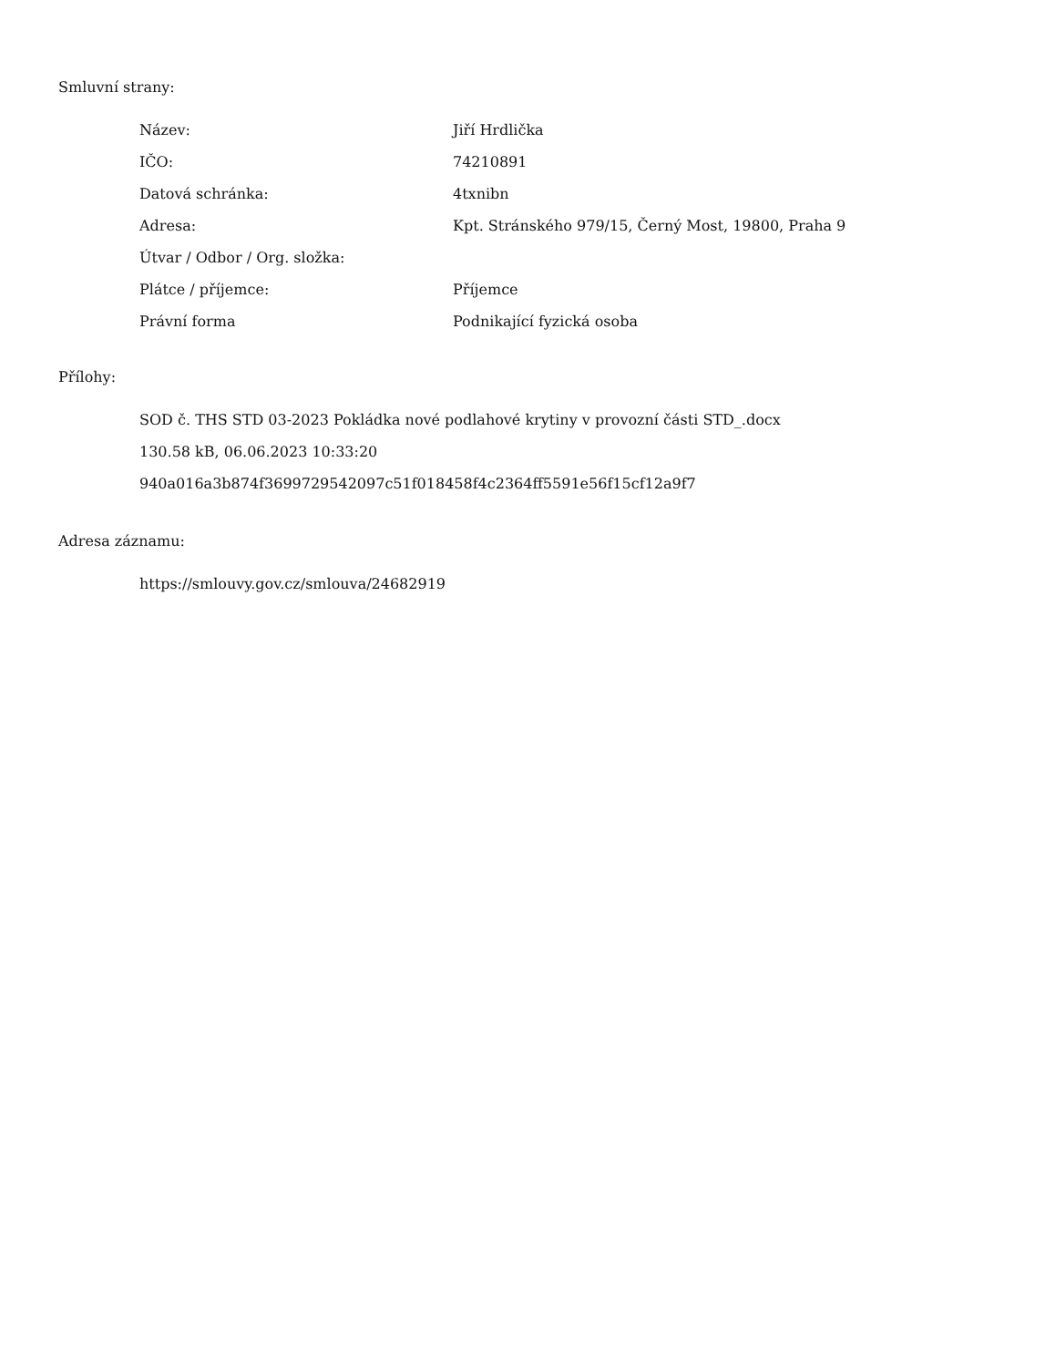Smluvní strany:
| Název: | Jiří Hrdlička |
| IČO: | 74210891 |
| Datová schránka: | 4txnibn |
| Adresa: | Kpt. Stránského 979/15, Černý Most, 19800, Praha 9 |
| Útvar / Odbor / Org. složka: | |
| Plátce / příjemce: | Příjemce |
| Právní forma | Podnikající fyzická osoba |
Přílohy:
SOD č. THS STD 03-2023 Pokládka nové podlahové krytiny v provozní části STD_.docx
130.58 kB, 06.06.2023 10:33:20
940a016a3b874f3699729542097c51f018458f4c2364ff5591e56f15cf12a9f7
Adresa záznamu:
https://smlouvy.gov.cz/smlouva/24682919